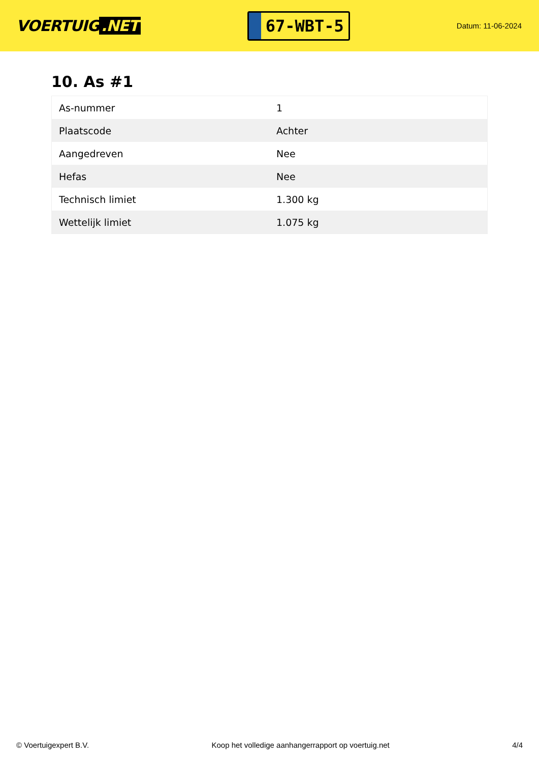VOERTUIG.NET
67-WBT-5
Datum: 11-06-2024
10. As #1
| As-nummer | 1 |
| Plaatscode | Achter |
| Aangedreven | Nee |
| Hefas | Nee |
| Technisch limiet | 1.300 kg |
| Wettelijk limiet | 1.075 kg |
© Voertuigexpert B.V. Koop het volledige aanhangerrapport op voertuig.net 4/4